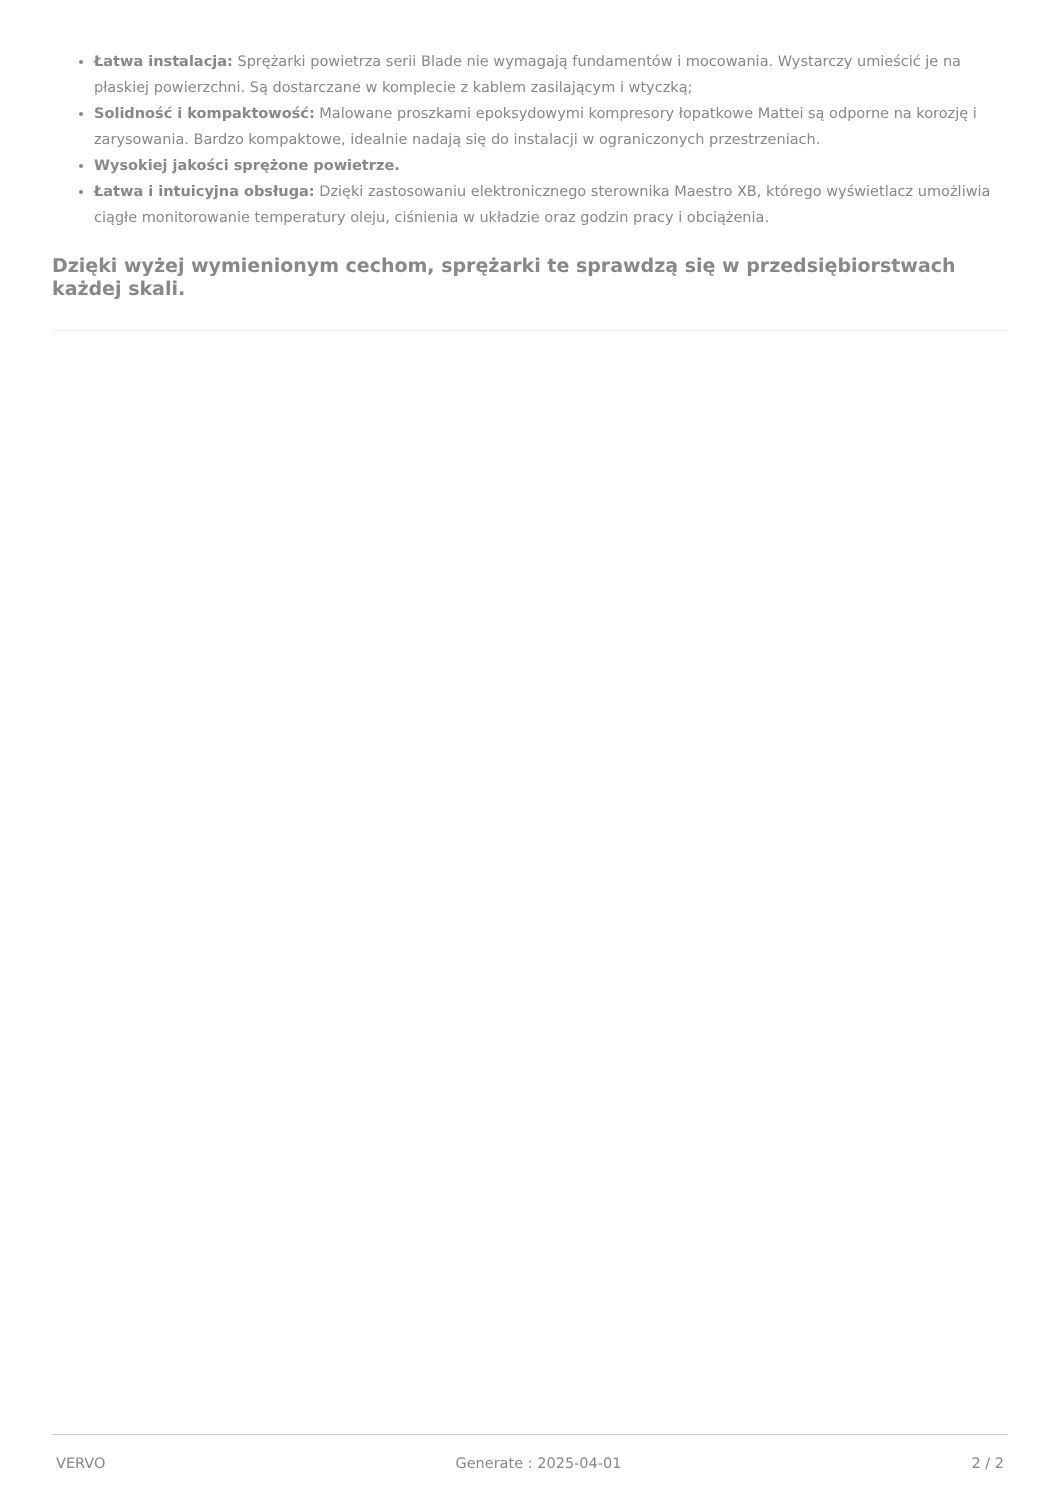Łatwa instalacja: Sprężarki powietrza serii Blade nie wymagają fundamentów i mocowania. Wystarczy umieścić je na płaskiej powierzchni. Są dostarczane w komplecie z kablem zasilającym i wtyczką;
Solidność i kompaktowość: Malowane proszkami epoksydowymi kompresory łopatkowe Mattei są odporne na korozję i zarysowania. Bardzo kompaktowe, idealnie nadają się do instalacji w ograniczonych przestrzeniach.
Wysokiej jakości sprężone powietrze.
Łatwa i intuicyjna obsługa: Dzięki zastosowaniu elektronicznego sterownika Maestro XB, którego wyświetlacz umożliwia ciągłe monitorowanie temperatury oleju, ciśnienia w układzie oraz godzin pracy i obciążenia.
Dzięki wyżej wymienionym cechom, sprężarki te sprawdzą się w przedsiębiorstwach każdej skali.
VERVO Generate : 2025-04-01 2 / 2